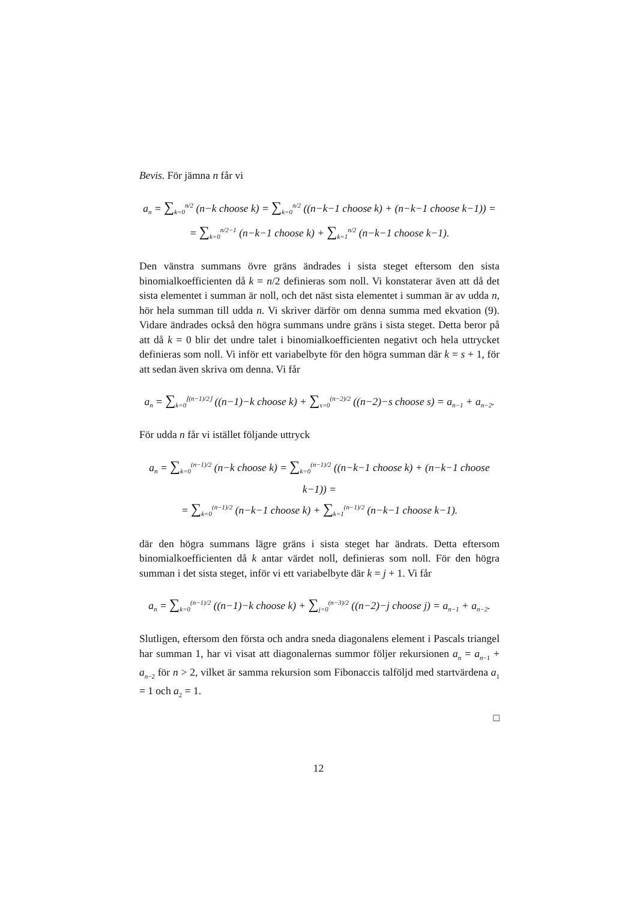Bevis. För jämna n får vi
a<sub>n</sub> = ∑<sub>k=0</sub><sup>n/2</sup> (n−k choose k) = ∑<sub>k=0</sub><sup>n/2</sup> ((n−k−1 choose k) + (n−k−1 choose k−1)) =
= ∑<sub>k=0</sub><sup>n/2−1</sup> (n−k−1 choose k) + ∑<sub>k=1</sub><sup>n/2</sup> (n−k−1 choose k−1).
Den vänstra summans övre gräns ändrades i sista steget eftersom den sista binomialkoefficienten då k = n/2 definieras som noll. Vi konstaterar även att då det sista elementet i summan är noll, och det näst sista elementet i summan är av udda n, hör hela summan till udda n. Vi skriver därför om denna summa med ekvation (9). Vidare ändrades också den högra summans undre gräns i sista steget. Detta beror på att då k = 0 blir det undre talet i binomialkoefficienten negativt och hela uttrycket definieras som noll. Vi inför ett variabelbyte för den högra summan där k = s + 1, för att sedan även skriva om denna. Vi får
a<sub>n</sub> = ∑<sub>k=0</sub><sup>⌊(n−1)/2⌋</sup> ((n−1)−k choose k) + ∑<sub>s=0</sub><sup>(n−2)/2</sup> ((n−2)−s choose s) = a<sub>n−1</sub> + a<sub>n−2</sub>.
För udda n får vi istället följande uttryck
a<sub>n</sub> = ∑<sub>k=0</sub><sup>(n−1)/2</sup> (n−k choose k) = ∑<sub>k=0</sub><sup>(n−1)/2</sup> ((n−k−1 choose k) + (n−k−1 choose k−1)) =
= ∑<sub>k=0</sub><sup>(n−1)/2</sup> (n−k−1 choose k) + ∑<sub>k=1</sub><sup>(n−1)/2</sup> (n−k−1 choose k−1).
där den högra summans lägre gräns i sista steget har ändrats. Detta eftersom binomialkoefficienten då k antar värdet noll, definieras som noll. För den högra summan i det sista steget, inför vi ett variabelbyte där k = j + 1. Vi får
a<sub>n</sub> = ∑<sub>k=0</sub><sup>(n−1)/2</sup> ((n−1)−k choose k) + ∑<sub>j=0</sub><sup>(n−3)/2</sup> ((n−2)−j choose j) = a<sub>n−1</sub> + a<sub>n−2</sub>.
Slutligen, eftersom den första och andra sneda diagonalens element i Pascals triangel har summan 1, har vi visat att diagonalernas summor följer rekursionen a<sub>n</sub> = a<sub>n−1</sub> + a<sub>n−2</sub> för n > 2, vilket är samma rekursion som Fibonaccis talföljd med startvärdena a<sub>1</sub> = 1 och a<sub>2</sub> = 1.
□
12